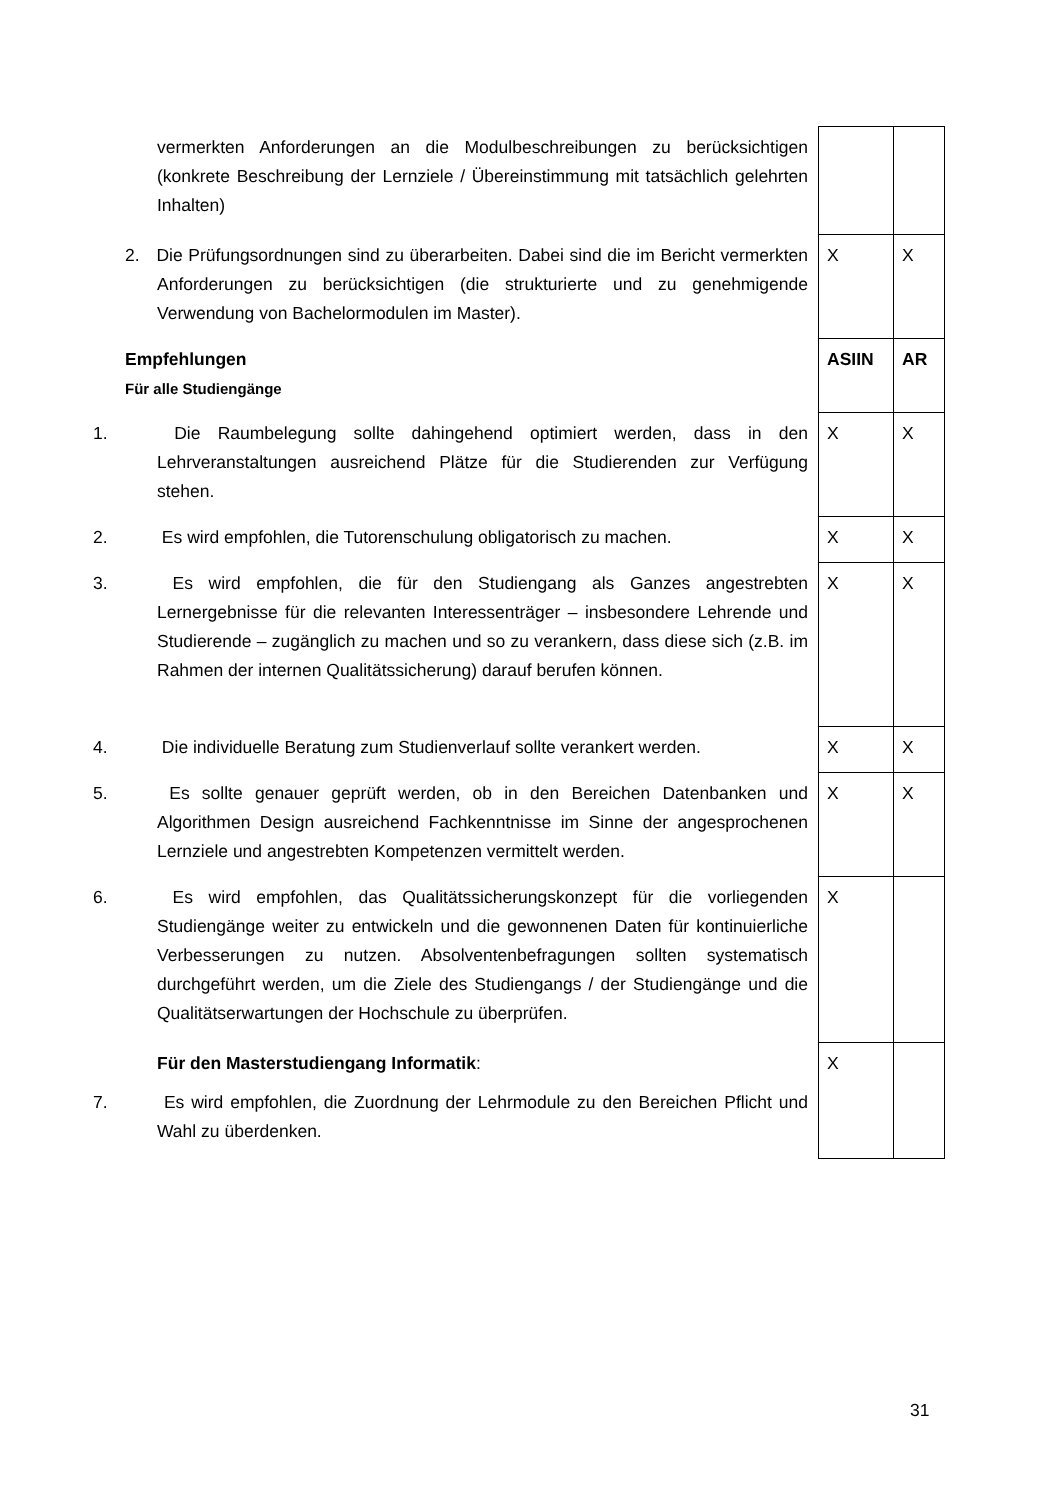| vermerkten Anforderungen an die Modulbeschreibungen zu berücksichtigen (konkrete Beschreibung der Lernziele / Übereinstimmung mit tatsächlich gelehrten Inhalten) | | |
| 2. Die Prüfungsordnungen sind zu überarbeiten. Dabei sind die im Bericht vermerkten Anforderungen zu berücksichtigen (die strukturierte und zu genehmigende Verwendung von Bachelormodulen im Master). | X | X |
| Empfehlungen Für alle Studiengänge | ASIIN | AR |
| 1. Die Raumbelegung sollte dahingehend optimiert werden, dass in den Lehrveranstaltungen ausreichend Plätze für die Studierenden zur Verfügung stehen. | X | X |
| 2. Es wird empfohlen, die Tutorenschulung obligatorisch zu machen. | X | X |
| 3. Es wird empfohlen, die für den Studiengang als Ganzes angestrebten Lernergebnisse für die relevanten Interessenträger – insbesondere Lehrende und Studierende – zugänglich zu machen und so zu verankern, dass diese sich (z.B. im Rahmen der internen Qualitätssicherung) darauf berufen können. | X | X |
| 4. Die individuelle Beratung zum Studienverlauf sollte verankert werden. | X | X |
| 5. Es sollte genauer geprüft werden, ob in den Bereichen Datenbanken und Algorithmen Design ausreichend Fachkenntnisse im Sinne der angesprochenen Lernziele und angestrebten Kompetenzen vermittelt werden. | X | X |
| 6. Es wird empfohlen, das Qualitätssicherungskonzept für die vorliegenden Studiengänge weiter zu entwickeln und die gewonnenen Daten für kontinuierliche Verbesserungen zu nutzen. Absolventenbefragungen sollten systematisch durchgeführt werden, um die Ziele des Studiengangs / der Studiengänge und die Qualitätserwartungen der Hochschule zu überprüfen. | X | |
| Für den Masterstudiengang Informatik : 7. Es wird empfohlen, die Zuordnung der Lehrmodule zu den Bereichen Pflicht und Wahl zu überdenken. | X | |
31